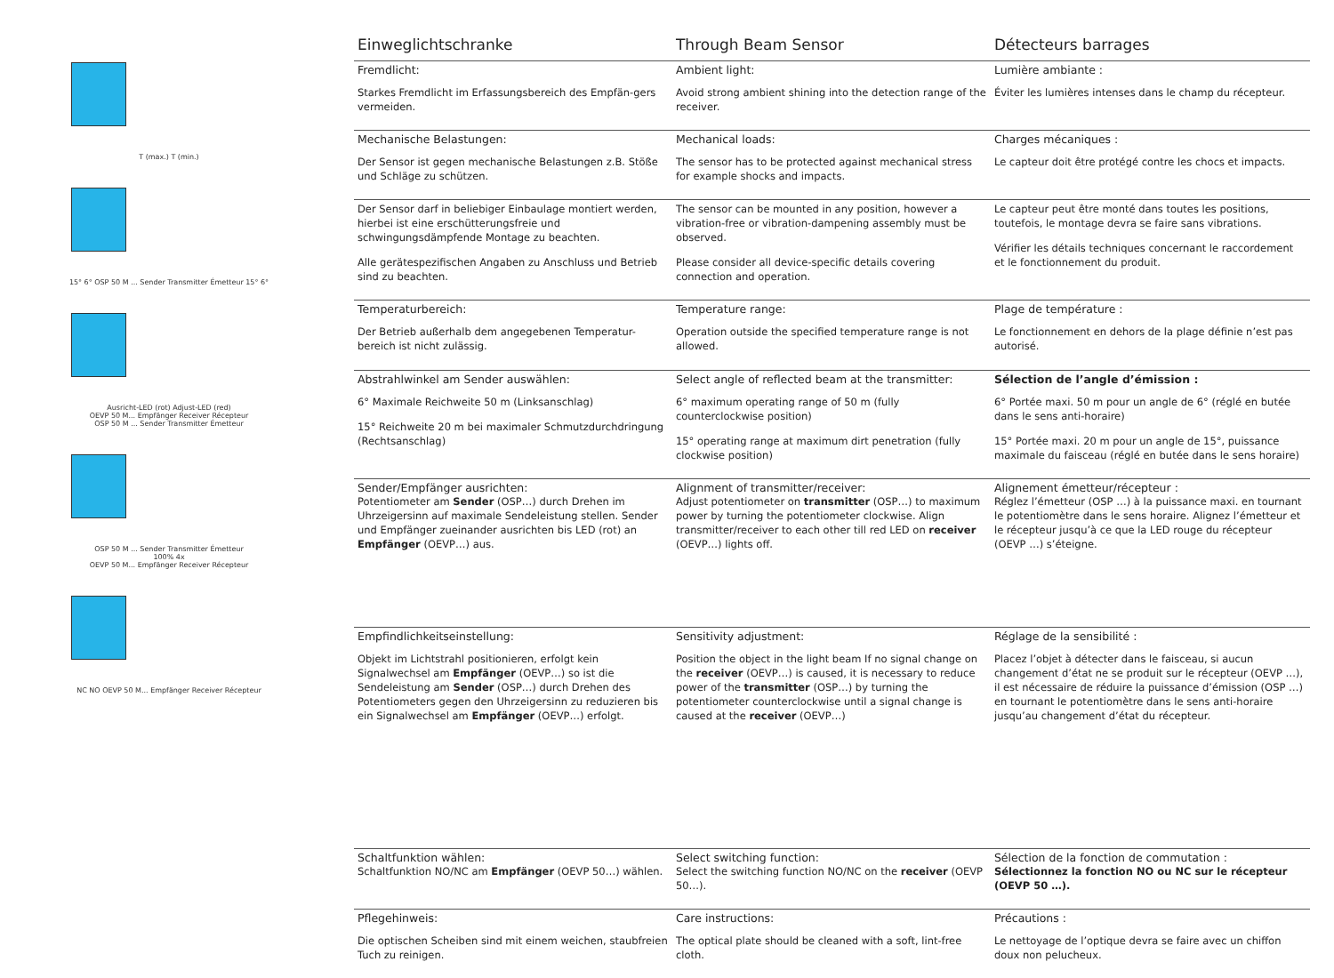T (max.) T (min.)
15° 6° OSP 50 M ... Sender Transmitter Émetteur 15° 6°
Ausricht-LED (rot) Adjust-LED (red)
OEVP 50 M... Empfänger Receiver Récepteur
OSP 50 M ... Sender Transmitter Émetteur
OSP 50 M ... Sender Transmitter Émetteur
100% 4x
OEVP 50 M... Empfänger Receiver Récepteur
NC NO OEVP 50 M... Empfänger Receiver Récepteur
Einweglichtschranke Through Beam Sensor Détecteurs barrages
Fremdlicht:
Starkes Fremdlicht im Erfassungsbereich des Empfän-gers vermeiden.
Ambient light:
Avoid strong ambient shining into the detection range of the receiver.
Lumière ambiante :
Éviter les lumières intenses dans le champ du récepteur.
Mechanische Belastungen:
Der Sensor ist gegen mechanische Belastungen z.B. Stöße und Schläge zu schützen.
Mechanical loads:
The sensor has to be protected against mechanical stress for example shocks and impacts.
Charges mécaniques :
Le capteur doit être protégé contre les chocs et impacts.
Der Sensor darf in beliebiger Einbaulage montiert werden, hierbei ist eine erschütterungsfreie und schwingungsdämpfende Montage zu beachten.
Alle gerätespezifischen Angaben zu Anschluss und Betrieb sind zu beachten.
The sensor can be mounted in any position, however a vibration-free or vibration-dampening assembly must be observed.
Please consider all device-specific details covering connection and operation.
Le capteur peut être monté dans toutes les positions, toutefois, le montage devra se faire sans vibrations.
Vérifier les détails techniques concernant le raccordement et le fonctionnement du produit.
Temperaturbereich:
Der Betrieb außerhalb dem angegebenen Temperatur-bereich ist nicht zulässig.
Temperature range:
Operation outside the specified temperature range is not allowed.
Plage de température :
Le fonctionnement en dehors de la plage définie n’est pas autorisé.
Abstrahlwinkel am Sender auswählen:
6° Maximale Reichweite 50 m (Linksanschlag)
15° Reichweite 20 m bei maximaler Schmutzdurchdringung (Rechtsanschlag)
Select angle of reflected beam at the transmitter:
6° maximum operating range of 50 m (fully counterclockwise position)
15° operating range at maximum dirt penetration (fully clockwise position)
Sélection de l’angle d’émission :
6° Portée maxi. 50 m pour un angle de 6° (réglé en butée dans le sens anti-horaire)
15° Portée maxi. 20 m pour un angle de 15°, puissance maximale du faisceau (réglé en butée dans le sens horaire)
Sender/Empfänger ausrichten:
Potentiometer am Sender (OSP…) durch Drehen im Uhrzeigersinn auf maximale Sendeleistung stellen. Sender und Empfänger zueinander ausrichten bis LED (rot) an Empfänger (OEVP…) aus.
Alignment of transmitter/receiver:
Adjust potentiometer on transmitter (OSP…) to maximum power by turning the potentiometer clockwise. Align transmitter/receiver to each other till red LED on receiver (OEVP…) lights off.
Alignement émetteur/récepteur :
Réglez l’émetteur (OSP …) à la puissance maxi. en tournant le potentiomètre dans le sens horaire. Alignez l’émetteur et le récepteur jusqu’à ce que la LED rouge du récepteur (OEVP …) s’éteigne.
Empfindlichkeitseinstellung:
Objekt im Lichtstrahl positionieren, erfolgt kein Signalwechsel am Empfänger (OEVP…) so ist die Sendeleistung am Sender (OSP…) durch Drehen des Potentiometers gegen den Uhrzeigersinn zu reduzieren bis ein Signalwechsel am Empfänger (OEVP…) erfolgt.
Sensitivity adjustment:
Position the object in the light beam If no signal change on the receiver (OEVP…) is caused, it is necessary to reduce power of the transmitter (OSP…) by turning the potentiometer counterclockwise until a signal change is caused at the receiver (OEVP…)
Réglage de la sensibilité :
Placez l’objet à détecter dans le faisceau, si aucun changement d’état ne se produit sur le récepteur (OEVP …), il est nécessaire de réduire la puissance d’émission (OSP …) en tournant le potentiomètre dans le sens anti-horaire jusqu’au changement d’état du récepteur.
Schaltfunktion wählen:
Schaltfunktion NO/NC am Empfänger (OEVP 50…) wählen.
Select switching function:
Select the switching function NO/NC on the receiver (OEVP 50…).
Sélection de la fonction de commutation :
Sélectionnez la fonction NO ou NC sur le récepteur (OEVP 50 …).
Pflegehinweis:
Die optischen Scheiben sind mit einem weichen, staubfreien Tuch zu reinigen.
Care instructions:
The optical plate should be cleaned with a soft, lint-free cloth.
Précautions :
Le nettoyage de l’optique devra se faire avec un chiffon doux non pelucheux.